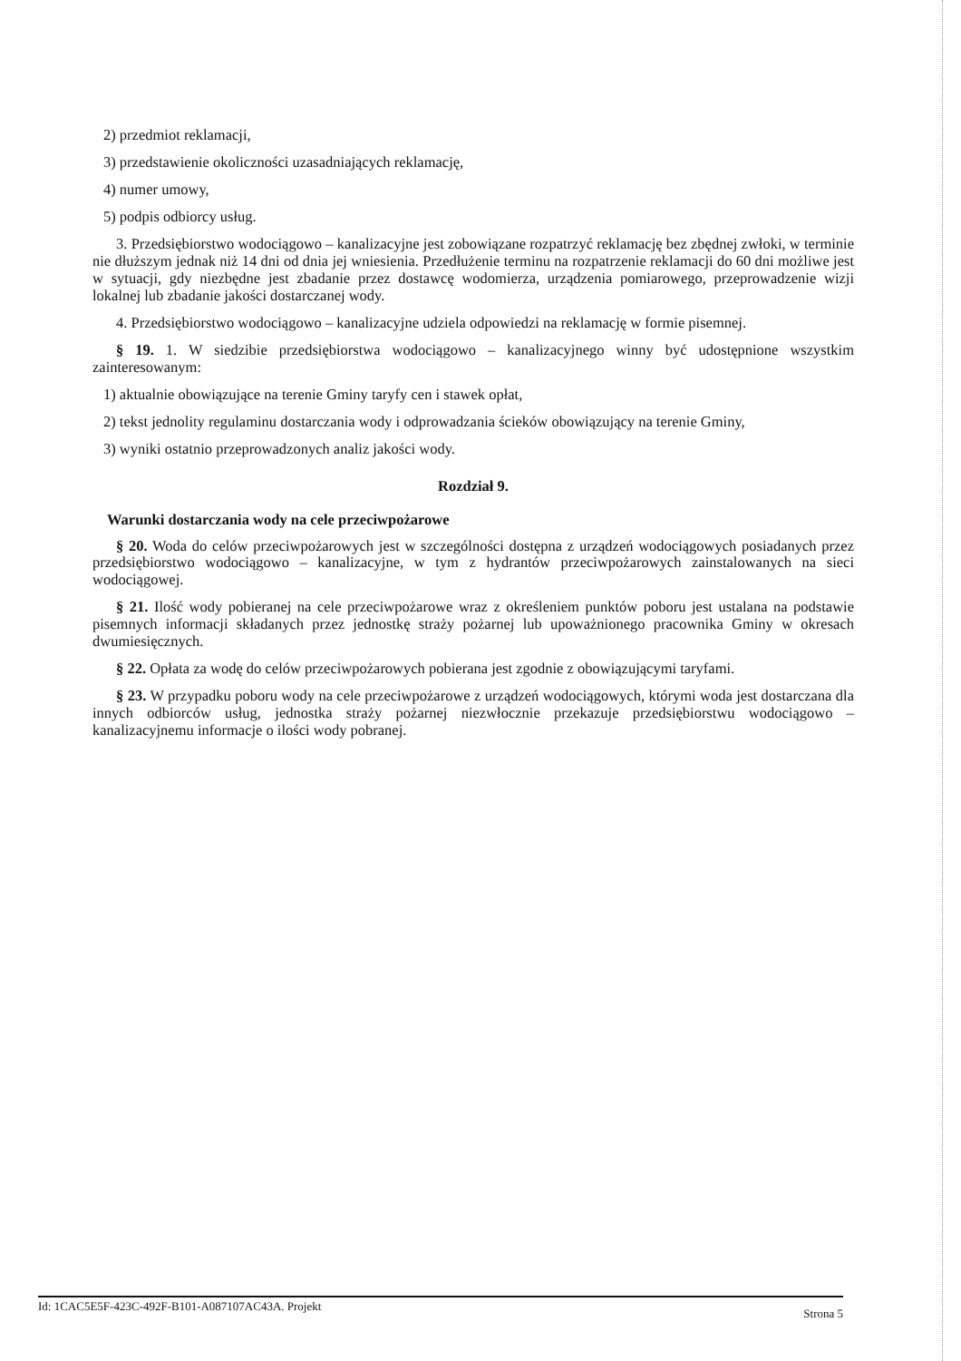2) przedmiot reklamacji,
3) przedstawienie okoliczności uzasadniających reklamację,
4) numer umowy,
5) podpis odbiorcy usług.
3. Przedsiębiorstwo wodociągowo – kanalizacyjne jest zobowiązane rozpatrzyć reklamację bez zbędnej zwłoki, w terminie nie dłuższym jednak niż 14 dni od dnia jej wniesienia. Przedłużenie terminu na rozpatrzenie reklamacji do 60 dni możliwe jest w sytuacji, gdy niezbędne jest zbadanie przez dostawcę wodomierza, urządzenia pomiarowego, przeprowadzenie wizji lokalnej lub zbadanie jakości dostarczanej wody.
4. Przedsiębiorstwo wodociągowo – kanalizacyjne udziela odpowiedzi na reklamację w formie pisemnej.
§ 19. 1. W siedzibie przedsiębiorstwa wodociągowo – kanalizacyjnego winny być udostępnione wszystkim zainteresowanym:
1) aktualnie obowiązujące na terenie Gminy taryfy cen i stawek opłat,
2) tekst jednolity regulaminu dostarczania wody i odprowadzania ścieków obowiązujący na terenie Gminy,
3) wyniki ostatnio przeprowadzonych analiz jakości wody.
Rozdział 9.
Warunki dostarczania wody na cele przeciwpożarowe
§ 20. Woda do celów przeciwpożarowych jest w szczególności dostępna z urządzeń wodociągowych posiadanych przez przedsiębiorstwo wodociągowo – kanalizacyjne, w tym z hydrantów przeciwpożarowych zainstalowanych na sieci wodociągowej.
§ 21. Ilość wody pobieranej na cele przeciwpożarowe wraz z określeniem punktów poboru jest ustalana na podstawie pisemnych informacji składanych przez jednostkę straży pożarnej lub upoważnionego pracownika Gminy w okresach dwumiesięcznych.
§ 22. Opłata za wodę do celów przeciwpożarowych pobierana jest zgodnie z obowiązującymi taryfami.
§ 23. W przypadku poboru wody na cele przeciwpożarowe z urządzeń wodociągowych, którymi woda jest dostarczana dla innych odbiorców usług, jednostka straży pożarnej niezwłocznie przekazuje przedsiębiorstwu wodociągowo – kanalizacyjnemu informacje o ilości wody pobranej.
Id: 1CAC5E5F-423C-492F-B101-A087107AC43A. Projekt Strona 5